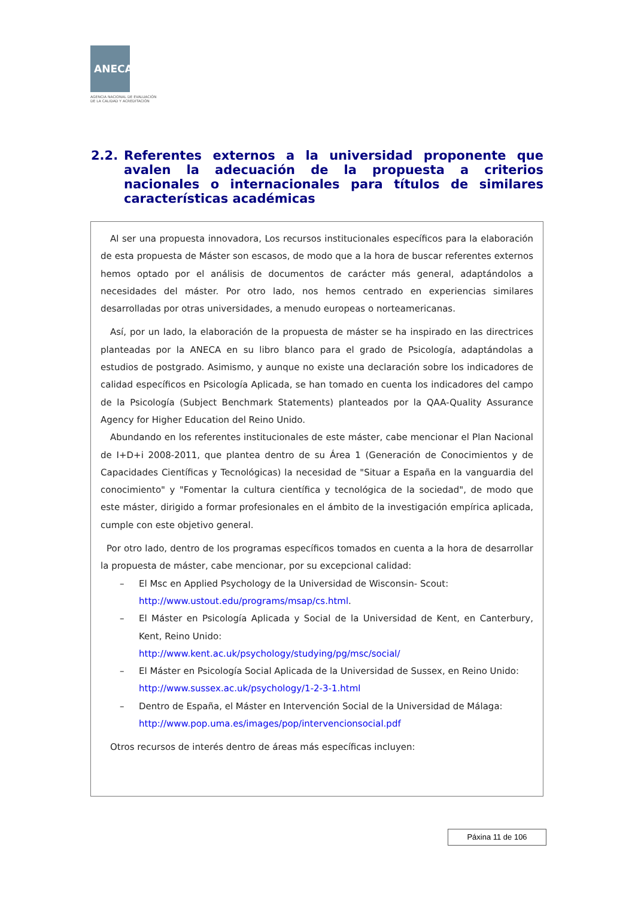ANECA
AGENCIA NACIONAL DE EVALUACIÓN
DE LA CALIDAD Y ACREDITACIÓN
2.2. Referentes externos a la universidad proponente que avalen la adecuación de la propuesta a criterios nacionales o internacionales para títulos de similares características académicas
Al ser una propuesta innovadora, Los recursos institucionales específicos para la elaboración de esta propuesta de Máster son escasos, de modo que a la hora de buscar referentes externos hemos optado por el análisis de documentos de carácter más general, adaptándolos a necesidades del máster. Por otro lado, nos hemos centrado en experiencias similares desarrolladas por otras universidades, a menudo europeas o norteamericanas.
Así, por un lado, la elaboración de la propuesta de máster se ha inspirado en las directrices planteadas por la ANECA en su libro blanco para el grado de Psicología, adaptándolas a estudios de postgrado. Asimismo, y aunque no existe una declaración sobre los indicadores de calidad específicos en Psicología Aplicada, se han tomado en cuenta los indicadores del campo de la Psicología (Subject Benchmark Statements) planteados por la QAA-Quality Assurance Agency for Higher Education del Reino Unido.
Abundando en los referentes institucionales de este máster, cabe mencionar el Plan Nacional de I+D+i 2008-2011, que plantea dentro de su Área 1 (Generación de Conocimientos y de Capacidades Científicas y Tecnológicas) la necesidad de "Situar a España en la vanguardia del conocimiento" y "Fomentar la cultura científica y tecnológica de la sociedad", de modo que este máster, dirigido a formar profesionales en el ámbito de la investigación empírica aplicada, cumple con este objetivo general.
Por otro lado, dentro de los programas específicos tomados en cuenta a la hora de desarrollar la propuesta de máster, cabe mencionar, por su excepcional calidad:
– El Msc en Applied Psychology de la Universidad de Wisconsin- Scout:
http://www.ustout.edu/programs/msap/cs.html.
– El Máster en Psicología Aplicada y Social de la Universidad de Kent, en Canterbury, Kent, Reino Unido:
http://www.kent.ac.uk/psychology/studying/pg/msc/social/
– El Máster en Psicología Social Aplicada de la Universidad de Sussex, en Reino Unido:
http://www.sussex.ac.uk/psychology/1-2-3-1.html
– Dentro de España, el Máster en Intervención Social de la Universidad de Málaga:
http://www.pop.uma.es/images/pop/intervencionsocial.pdf
Otros recursos de interés dentro de áreas más específicas incluyen:
Páxina 11 de 106